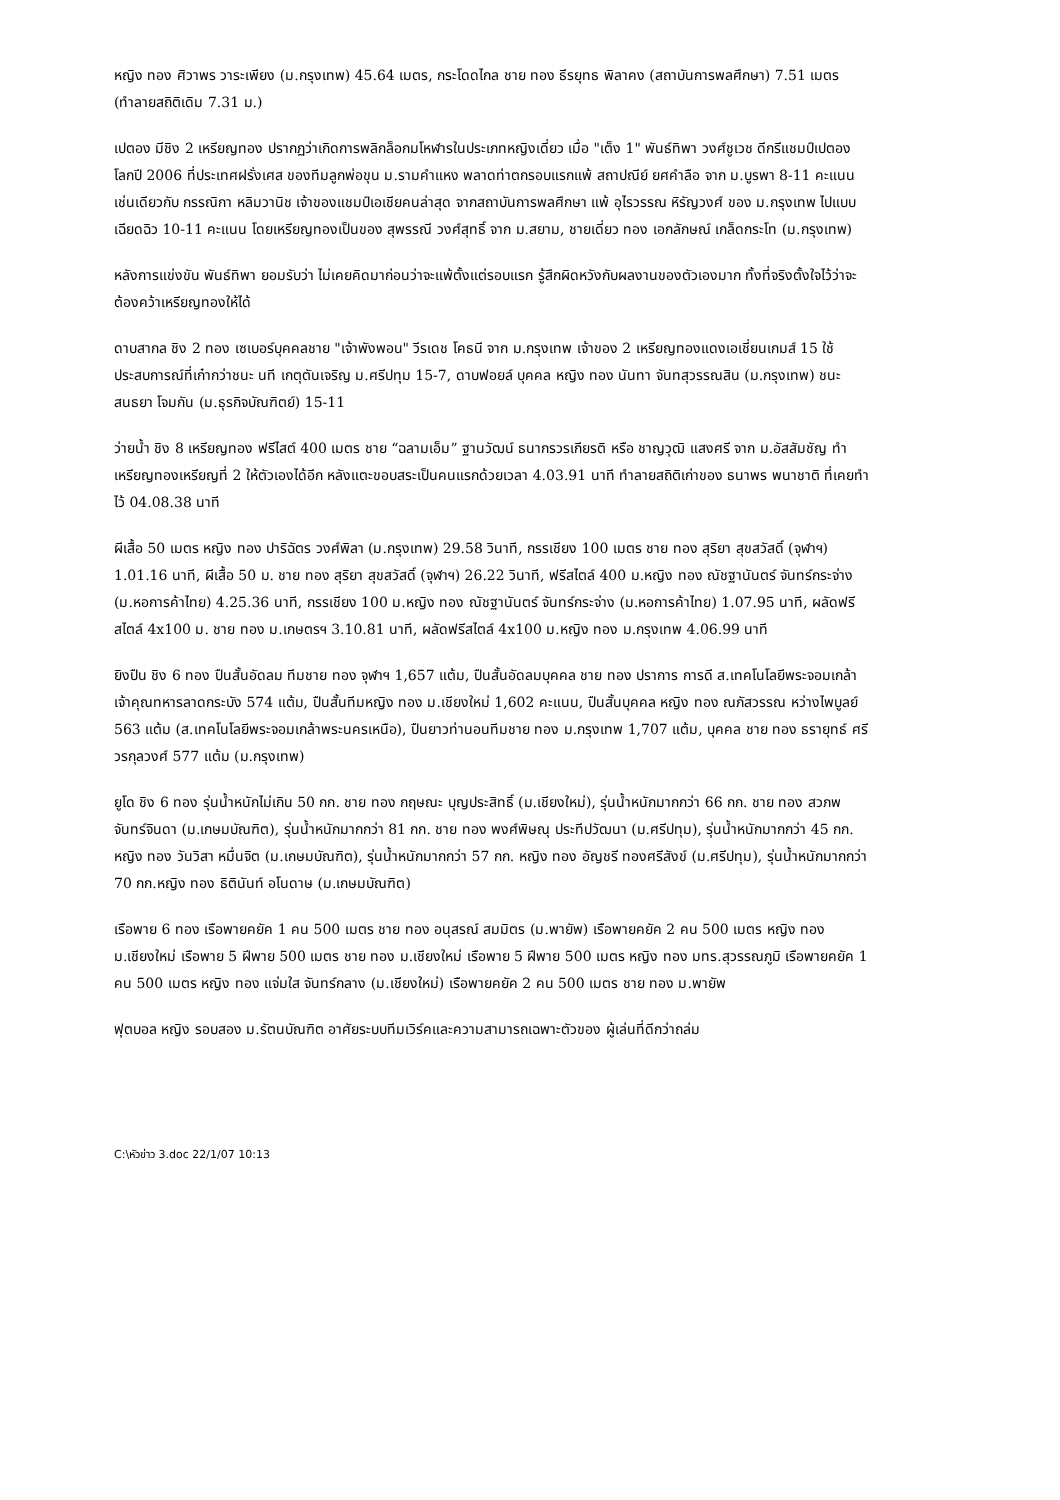หญิง ทอง ศิวาพร วาระเพียง (ม.กรุงเทพ) 45.64 เมตร, กระโดดไกล ชาย ทอง ธีรยุทธ พิลาคง (สถาบันการพลศึกษา) 7.51 เมตร (ทำลายสถิติเดิม 7.31 ม.)
เปตอง มีชิง 2 เหรียญทอง ปรากฏว่าเกิดการพลิกล็อกมโหฬารในประเภทหญิงเดี่ยว เมื่อ "เต็ง 1" พันธ์ทิพา วงศ์ชูเวช ดีกรีแชมป์เปตองโลกปี 2006 ที่ประเทศฝรั่งเศส ของทีมลูกพ่อขุน ม.รามคำแหง พลาดท่าตกรอบแรกแพ้ สถาปณีย์ ยศคำลือ จาก ม.บูรพา 8-11 คะแนน เช่นเดียวกับ กรรณิกา หลิมวานิช เจ้าของแชมป์เอเชียคนล่าสุด จากสถาบันการพลศึกษา แพ้ อุไรวรรณ หิรัญวงศ์ ของ ม.กรุงเทพ ไปแบบเฉียดฉิว 10-11 คะแนน โดยเหรียญทองเป็นของ สุพรรณี วงศ์สุทธิ์ จาก ม.สยาม, ชายเดี่ยว ทอง เอกลักษณ์ เกล็ดกระโท (ม.กรุงเทพ)
หลังการแข่งขัน พันธ์ทิพา ยอมรับว่า ไม่เคยคิดมาก่อนว่าจะแพ้ตั้งแต่รอบแรก รู้สึกผิดหวังกับผลงานของตัวเองมาก ทั้งที่จริงตั้งใจไว้ว่าจะต้องคว้าเหรียญทองให้ได้
ดาบสากล ชิง 2 ทอง เซเบอร์บุคคลชาย "เจ้าพังพอน" วีรเดช โคธนี จาก ม.กรุงเทพ เจ้าของ 2 เหรียญทองแดงเอเชี่ยนเกมส์ 15 ใช้ประสบการณ์ที่เก๋ากว่าชนะ นที เกตุตันเจริญ ม.ศรีปทุม 15-7, ดาบฟอยล์ บุคคล หญิง ทอง นันทา จันทสุวรรณสิน (ม.กรุงเทพ) ชนะ สนธยา โจมกัน (ม.ธุรกิจบัณฑิตย์) 15-11
ว่ายน้ำ ชิง 8 เหรียญทอง ฟรีไสต์ 400 เมตร ชาย “ฉลามเอ็ม” ฐานวัฒน์ ธนากรวรเกียรติ หรือ ชาญวุฒิ แสงศรี จาก ม.อัสสัมชัญ ทำเหรียญทองเหรียญที่ 2 ให้ตัวเองได้อีก หลังแตะขอบสระเป็นคนแรกด้วยเวลา 4.03.91 นาที ทำลายสถิติเก่าของ ธนาพร พนาชาติ ที่เคยทำไว้ 04.08.38 นาที
ผีเสื้อ 50 เมตร หญิง ทอง ปาริฉัตร วงศ์พิลา (ม.กรุงเทพ) 29.58 วินาที, กรรเชียง 100 เมตร ชาย ทอง สุริยา สุขสวัสดิ์ (จุฬาฯ) 1.01.16 นาที, ผีเสื้อ 50 ม. ชาย ทอง สุริยา สุขสวัสดิ์ (จุฬาฯ) 26.22 วินาที, ฟรีสไตล์ 400 ม.หญิง ทอง ณัชฐานันตร์ จันทร์กระจ่าง (ม.หอการค้าไทย) 4.25.36 นาที, กรรเชียง 100 ม.หญิง ทอง ณัชฐานันตร์ จันทร์กระจ่าง (ม.หอการค้าไทย) 1.07.95 นาที, ผลัดฟรีสไตล์ 4x100 ม. ชาย ทอง ม.เกษตรฯ 3.10.81 นาที, ผลัดฟรีสไตล์ 4x100 ม.หญิง ทอง ม.กรุงเทพ 4.06.99 นาที
ยิงปืน ชิง 6 ทอง ปืนสั้นอัดลม ทีมชาย ทอง จุฬาฯ 1,657 แต้ม, ปืนสั้นอัดลมบุคคล ชาย ทอง ปราการ การดี ส.เทคโนโลยีพระจอมเกล้าเจ้าคุณทหารลาดกระบัง 574 แต้ม, ปืนสั้นทีมหญิง ทอง ม.เชียงใหม่ 1,602 คะแนน, ปืนสั้นบุคคล หญิง ทอง ณภัสวรรณ หว่างไพบูลย์ 563 แต้ม (ส.เทคโนโลยีพระจอมเกล้าพระนครเหนือ), ปืนยาวท่านอนทีมชาย ทอง ม.กรุงเทพ 1,707 แต้ม, บุคคล ชาย ทอง ธรายุทธ์ ศรีวรกุลวงศ์ 577 แต้ม (ม.กรุงเทพ)
ยูโด ชิง 6 ทอง รุ่นน้ำหนักไม่เกิน 50 กก. ชาย ทอง กฤษณะ บุญประสิทธิ์ (ม.เชียงใหม่), รุ่นน้ำหนักมากกว่า 66 กก. ชาย ทอง สวภพ จันทร์จินดา (ม.เกษมบัณฑิต), รุ่นน้ำหนักมากกว่า 81 กก. ชาย ทอง พงศ์พิษณุ ประทีปวัฒนา (ม.ศรีปทุม), รุ่นน้ำหนักมากกว่า 45 กก. หญิง ทอง วันวิสา หมื่นจิต (ม.เกษมบัณฑิต), รุ่นน้ำหนักมากกว่า 57 กก. หญิง ทอง อัญชรี ทองศรีสังข์ (ม.ศรีปทุม), รุ่นน้ำหนักมากกว่า 70 กก.หญิง ทอง ธิตินันท์ อโนดาษ (ม.เกษมบัณฑิต)
เรือพาย 6 ทอง เรือพายคยัค 1 คน 500 เมตร ชาย ทอง อนุสรณ์ สมมิตร (ม.พายัพ) เรือพายคยัค 2 คน 500 เมตร หญิง ทอง ม.เชียงใหม่ เรือพาย 5 ฝีพาย 500 เมตร ชาย ทอง ม.เชียงใหม่ เรือพาย 5 ฝีพาย 500 เมตร หญิง ทอง มทร.สุวรรณภูมิ เรือพายคยัค 1 คน 500 เมตร หญิง ทอง แจ่มใส จันทร์กลาง (ม.เชียงใหม่) เรือพายคยัค 2 คน 500 เมตร ชาย ทอง ม.พายัพ
ฟุตบอล หญิง รอบสอง ม.รัตนบัณฑิต อาศัยระบบทีมเวิร์คและความสามารถเฉพาะตัวของ ผู้เล่นที่ดีกว่าถล่ม
C:\หัวข่าว 3.doc 22/1/07 10:13